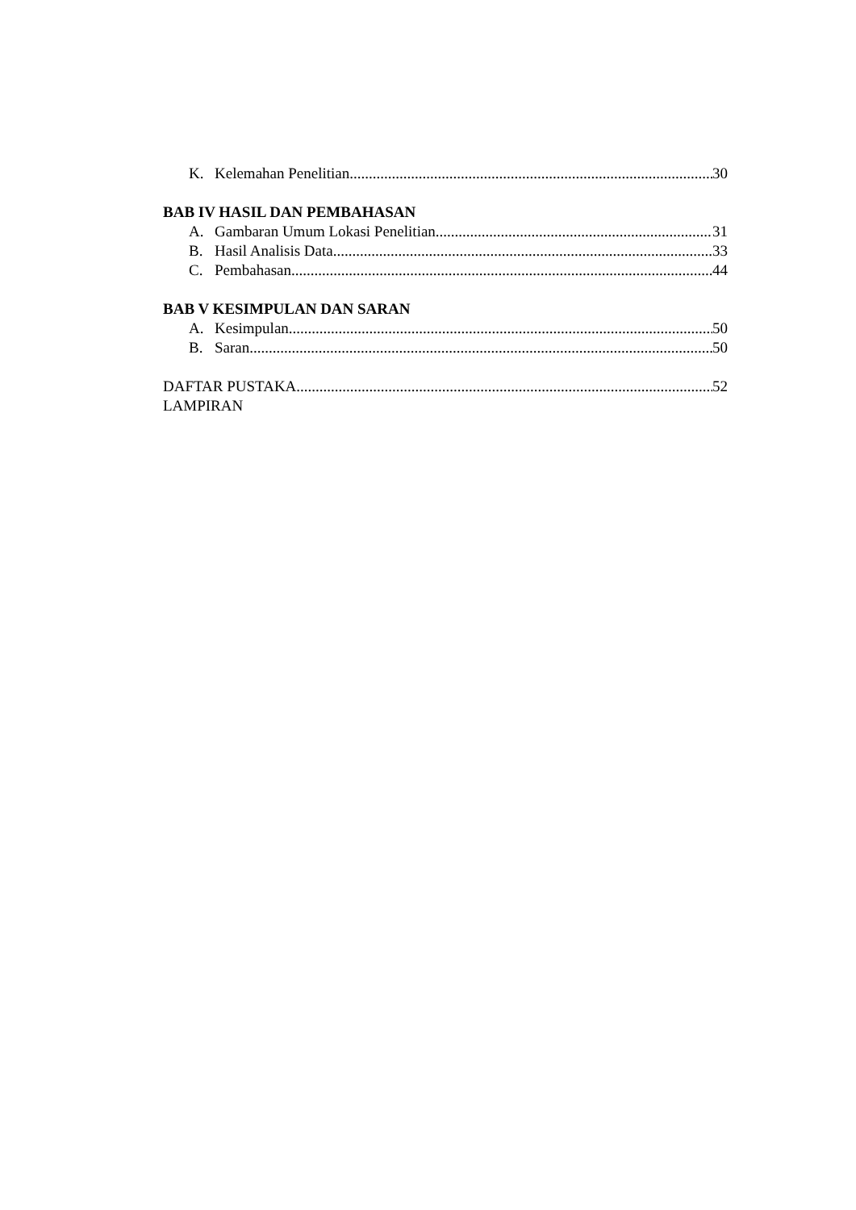K. Kelemahan Penelitian 30
BAB IV HASIL DAN PEMBAHASAN
A. Gambaran Umum Lokasi Penelitian 31
B. Hasil Analisis Data 33
C. Pembahasan 44
BAB V KESIMPULAN DAN SARAN
A. Kesimpulan 50
B. Saran 50
DAFTAR PUSTAKA 52
LAMPIRAN